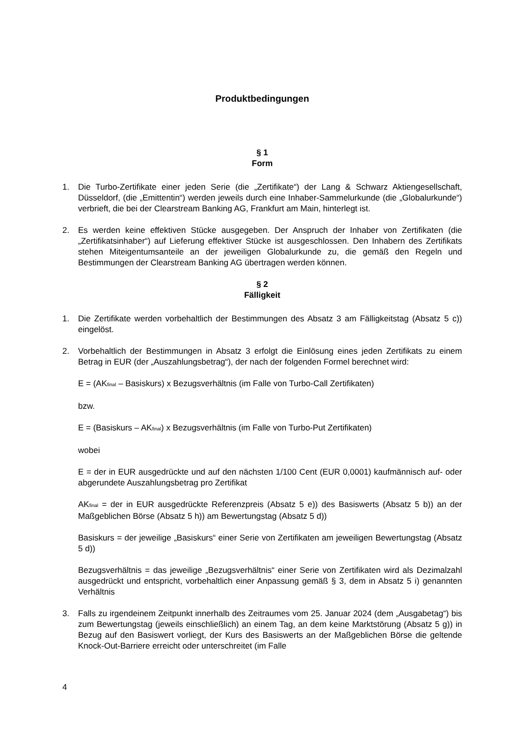Produktbedingungen
§ 1
Form
1. Die Turbo-Zertifikate einer jeden Serie (die „Zertifikate“) der Lang & Schwarz Aktiengesellschaft, Düsseldorf, (die „Emittentin“) werden jeweils durch eine Inhaber-Sammelurkunde (die „Globalurkunde“) verbrieft, die bei der Clearstream Banking AG, Frankfurt am Main, hinterlegt ist.
2. Es werden keine effektiven Stücke ausgegeben. Der Anspruch der Inhaber von Zertifikaten (die „Zertifikatsinhaber“) auf Lieferung effektiver Stücke ist ausgeschlossen. Den Inhabern des Zertifikats stehen Miteigentumsanteile an der jeweiligen Globalurkunde zu, die gemäß den Regeln und Bestimmungen der Clearstream Banking AG übertragen werden können.
§ 2
Fälligkeit
1. Die Zertifikate werden vorbehaltlich der Bestimmungen des Absatz 3 am Fälligkeitstag (Absatz 5 c)) eingelöst.
2. Vorbehaltlich der Bestimmungen in Absatz 3 erfolgt die Einlösung eines jeden Zertifikats zu einem Betrag in EUR (der „Auszahlungsbetrag“), der nach der folgenden Formel berechnet wird:
E = (AK<sub>final</sub> – Basiskurs) x Bezugsverhältnis (im Falle von Turbo-Call Zertifikaten)
bzw.
E = (Basiskurs – AK<sub>final</sub>) x Bezugsverhältnis (im Falle von Turbo-Put Zertifikaten)
wobei
E = der in EUR ausgedrückte und auf den nächsten 1/100 Cent (EUR 0,0001) kaufmännisch auf- oder abgerundete Auszahlungsbetrag pro Zertifikat
AK<sub>final</sub> = der in EUR ausgedrückte Referenzpreis (Absatz 5 e)) des Basiswerts (Absatz 5 b)) an der Maßgeblichen Börse (Absatz 5 h)) am Bewertungstag (Absatz 5 d))
Basiskurs = der jeweilige „Basiskurs“ einer Serie von Zertifikaten am jeweiligen Bewertungstag (Absatz 5 d))
Bezugsverhältnis = das jeweilige „Bezugsverhältnis“ einer Serie von Zertifikaten wird als Dezimalzahl ausgedrückt und entspricht, vorbehaltlich einer Anpassung gemäß § 3, dem in Absatz 5 i) genannten Verhältnis
3. Falls zu irgendeinem Zeitpunkt innerhalb des Zeitraumes vom 25. Januar 2024 (dem „Ausgabetag“) bis zum Bewertungstag (jeweils einschließlich) an einem Tag, an dem keine Marktstörung (Absatz 5 g)) in Bezug auf den Basiswert vorliegt, der Kurs des Basiswerts an der Maßgeblichen Börse die geltende Knock-Out-Barriere erreicht oder unterschreitet (im Falle
4